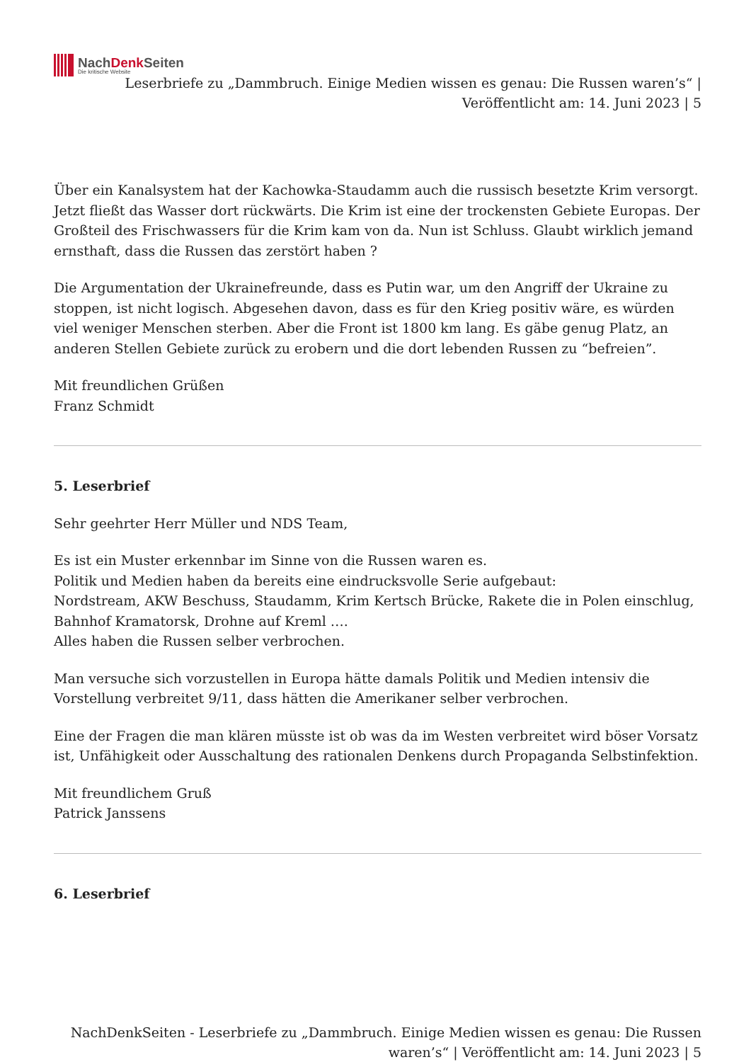NachDenk Seiten
Die kritische Website
Leserbriefe zu „Dammbruch. Einige Medien wissen es genau: Die Russen waren’s“ | Veröffentlicht am: 14. Juni 2023 | 5
Über ein Kanalsystem hat der Kachowka-Staudamm auch die russisch besetzte Krim versorgt. Jetzt fließt das Wasser dort rückwärts. Die Krim ist eine der trockensten Gebiete Europas. Der Großteil des Frischwassers für die Krim kam von da. Nun ist Schluss. Glaubt wirklich jemand ernsthaft, dass die Russen das zerstört haben ?
Die Argumentation der Ukrainefreunde, dass es Putin war, um den Angriff der Ukraine zu stoppen, ist nicht logisch. Abgesehen davon, dass es für den Krieg positiv wäre, es würden viel weniger Menschen sterben. Aber die Front ist 1800 km lang. Es gäbe genug Platz, an anderen Stellen Gebiete zurück zu erobern und die dort lebenden Russen zu “befreien”.
Mit freundlichen Grüßen
Franz Schmidt
5. Leserbrief
Sehr geehrter Herr Müller und NDS Team,
Es ist ein Muster erkennbar im Sinne von die Russen waren es.
Politik und Medien haben da bereits eine eindrucksvolle Serie aufgebaut:
Nordstream, AKW Beschuss, Staudamm, Krim Kertsch Brücke, Rakete die in Polen einschlug, Bahnhof Kramatorsk, Drohne auf Kreml ….
Alles haben die Russen selber verbrochen.
Man versuche sich vorzustellen in Europa hätte damals Politik und Medien intensiv die Vorstellung verbreitet 9/11, dass hätten die Amerikaner selber verbrochen.
Eine der Fragen die man klären müsste ist ob was da im Westen verbreitet wird böser Vorsatz ist, Unfähigkeit oder Ausschaltung des rationalen Denkens durch Propaganda Selbstinfektion.
Mit freundlichem Gruß
Patrick Janssens
6. Leserbrief
NachDenkSeiten - Leserbriefe zu „Dammbruch. Einige Medien wissen es genau: Die Russen waren’s“ | Veröffentlicht am: 14. Juni 2023 | 5